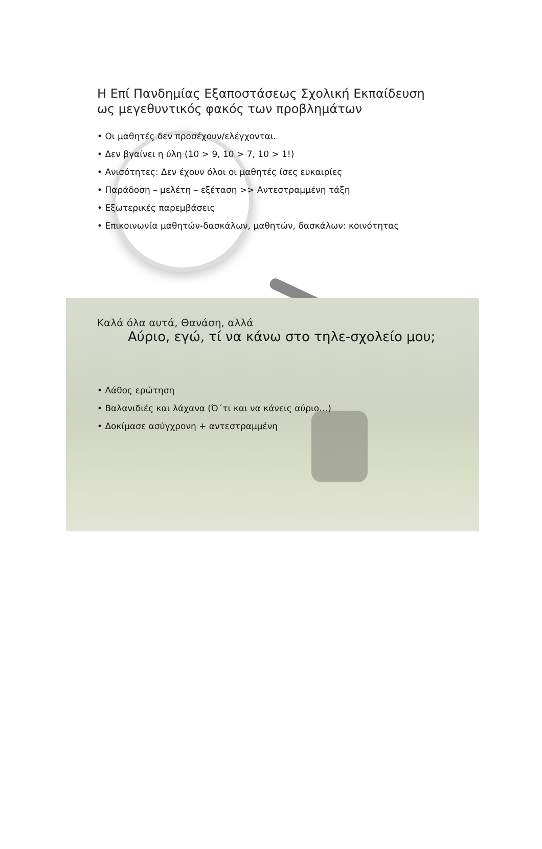Η Επί Πανδημίας Εξαποστάσεως Σχολική Εκπαίδευση
ως μεγεθυντικός φακός των προβλημάτων
• Οι μαθητές δεν προσέχουν/ελέγχονται.
• Δεν βγαίνει η ύλη (10 > 9, 10 > 7, 10 > 1!)
• Ανισότητες: Δεν έχουν όλοι οι μαθητές ίσες ευκαιρίες
• Παράδοση – μελέτη – εξέταση >> Αντεστραμμένη τάξη
• Εξωτερικές παρεμβάσεις
• Επικοινωνία μαθητών-δασκάλων, μαθητών, δασκάλων: κοινότητας
Καλά όλα αυτά, Θανάση, αλλά
Αύριο, εγώ, τί να κάνω στο τηλε-σχολείο μου;
• Λάθος ερώτηση
• Βαλανιδιές και λάχανα (Ό΄τι και να κάνεις αύριο…)
• Δοκίμασε ασύγχρονη + αντεστραμμένη